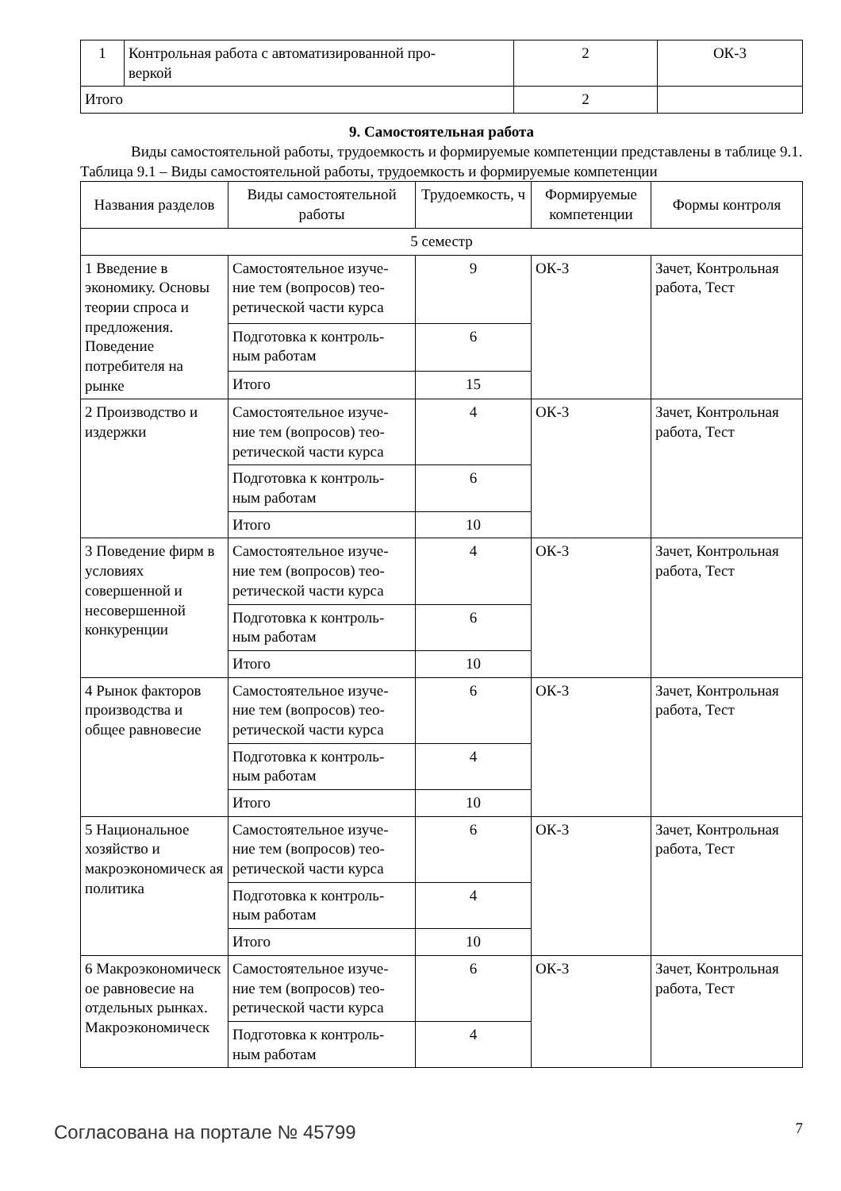| 1 | Контрольная работа с автоматизированной про- веркой | 2 | ОК-3 |
| Итого | | 2 | |
9. Самостоятельная работа
Виды самостоятельной работы, трудоемкость и формируемые компетенции представлены в таблице 9.1.
Таблица 9.1 – Виды самостоятельной работы, трудоемкость и формируемые компетенции
| Названия разделов | Виды самостоятельной работы | Трудоемкость, ч | Формируемые компетенции | Формы контроля |
| --- | --- | --- | --- | --- |
| 5 семестр | | | | |
| 1 Введение в экономику. Основы теории спроса и предложения. Поведение потребителя на рынке | Самостоятельное изуче-ние тем (вопросов) тео-ретической части курса | 9 | ОК-3 | Зачет, Контрольная работа, Тест |
| | Подготовка к контроль-ным работам | 6 | | |
| | Итого | 15 | | |
| 2 Производство и издержки | Самостоятельное изуче-ние тем (вопросов) тео-ретической части курса | 4 | ОК-3 | Зачет, Контрольная работа, Тест |
| | Подготовка к контроль-ным работам | 6 | | |
| | Итого | 10 | | |
| 3 Поведение фирм в условиях совершенной и несовершенной конкуренции | Самостоятельное изуче-ние тем (вопросов) тео-ретической части курса | 4 | ОК-3 | Зачет, Контрольная работа, Тест |
| | Подготовка к контроль-ным работам | 6 | | |
| | Итого | 10 | | |
| 4 Рынок факторов производства и общее равновесие | Самостоятельное изуче-ние тем (вопросов) тео-ретической части курса | 6 | ОК-3 | Зачет, Контрольная работа, Тест |
| | Подготовка к контроль-ным работам | 4 | | |
| | Итого | 10 | | |
| 5 Национальное хозяйство и макроэкономическ ая политика | Самостоятельное изуче-ние тем (вопросов) тео-ретической части курса | 6 | ОК-3 | Зачет, Контрольная работа, Тест |
| | Подготовка к контроль-ным работам | 4 | | |
| | Итого | 10 | | |
| 6 Макроэкономическ ое равновесие на отдельных рынках. Макроэкономическ | Самостоятельное изуче-ние тем (вопросов) тео-ретической части курса | 6 | ОК-3 | Зачет, Контрольная работа, Тест |
| | Подготовка к контроль-ным работам | 4 | | |
Согласована на портале № 45799 7